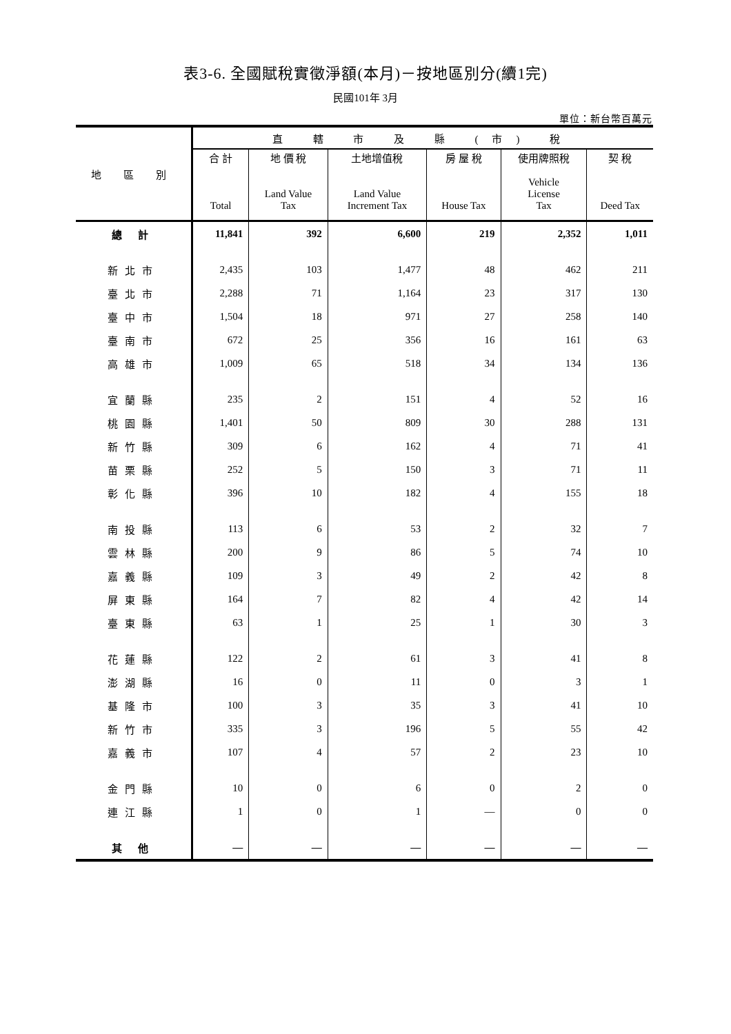表3-6. 全國賦稅實徵淨額(本月)－按地區別分(續1完)
民國101年 3月
單位：新台幣百萬元
| 地 區 別 | 直 轄 市 及 縣 (市) 稅 | | | | | |
| --- | --- | --- | --- | --- | --- | --- |
| | 合 計 Total | 地 價 稅 Land Value Tax | 土地增值稅 Land Value Increment Tax | 房 屋 稅 House Tax | 使用牌照稅 Vehicle License Tax | 契 稅 Deed Tax |
| 總 計 | 11,841 | 392 | 6,600 | 219 | 2,352 | 1,011 |
| 新北市 | 2,435 | 103 | 1,477 | 48 | 462 | 211 |
| 臺北市 | 2,288 | 71 | 1,164 | 23 | 317 | 130 |
| 臺中市 | 1,504 | 18 | 971 | 27 | 258 | 140 |
| 臺南市 | 672 | 25 | 356 | 16 | 161 | 63 |
| 高雄市 | 1,009 | 65 | 518 | 34 | 134 | 136 |
| 宜蘭縣 | 235 | 2 | 151 | 4 | 52 | 16 |
| 桃園縣 | 1,401 | 50 | 809 | 30 | 288 | 131 |
| 新竹縣 | 309 | 6 | 162 | 4 | 71 | 41 |
| 苗栗縣 | 252 | 5 | 150 | 3 | 71 | 11 |
| 彰化縣 | 396 | 10 | 182 | 4 | 155 | 18 |
| 南投縣 | 113 | 6 | 53 | 2 | 32 | 7 |
| 雲林縣 | 200 | 9 | 86 | 5 | 74 | 10 |
| 嘉義縣 | 109 | 3 | 49 | 2 | 42 | 8 |
| 屏東縣 | 164 | 7 | 82 | 4 | 42 | 14 |
| 臺東縣 | 63 | 1 | 25 | 1 | 30 | 3 |
| 花蓮縣 | 122 | 2 | 61 | 3 | 41 | 8 |
| 澎湖縣 | 16 | 0 | 11 | 0 | 3 | 1 |
| 基隆市 | 100 | 3 | 35 | 3 | 41 | 10 |
| 新竹市 | 335 | 3 | 196 | 5 | 55 | 42 |
| 嘉義市 | 107 | 4 | 57 | 2 | 23 | 10 |
| 金門縣 | 10 | 0 | 6 | 0 | 2 | 0 |
| 連江縣 | 1 | 0 | 1 | — | 0 | 0 |
| 其 他 | — | — | — | — | — | — |